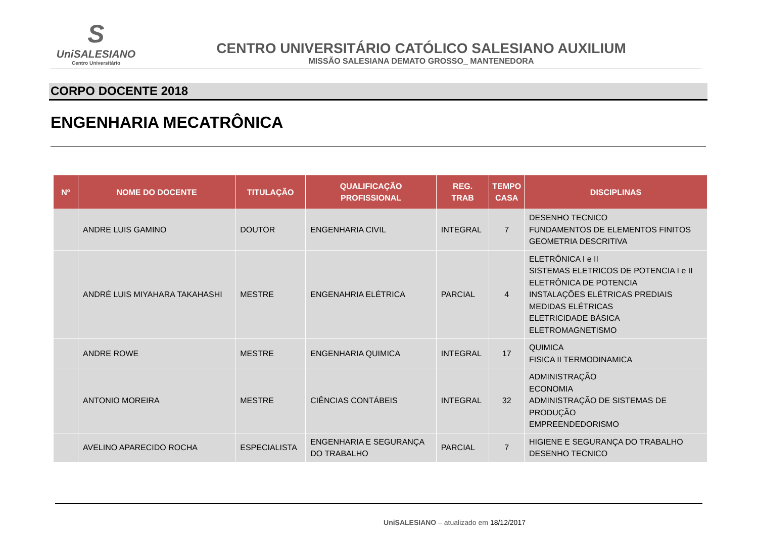S
UniSALESIANO
Centro Universitário
CENTRO UNIVERSITÁRIO CATÓLICO SALESIANO AUXILIUM
MISSÃO SALESIANA DEMATO GROSSO_ MANTENEDORA
CORPO DOCENTE 2018
ENGENHARIA MECATRÔNICA
| Nº | NOME DO DOCENTE | TITULAÇÃO | QUALIFICAÇÃO PROFISSIONAL | REG. TRAB | TEMPO CASA | DISCIPLINAS |
| --- | --- | --- | --- | --- | --- | --- |
| | ANDRE LUIS GAMINO | DOUTOR | ENGENHARIA CIVIL | INTEGRAL | 7 | DESENHO TECNICO FUNDAMENTOS DE ELEMENTOS FINITOS GEOMETRIA DESCRITIVA |
| | ANDRÉ LUIS MIYAHARA TAKAHASHI | MESTRE | ENGENAHRIA ELÉTRICA | PARCIAL | 4 | ELETRÔNICA I e II SISTEMAS ELETRICOS DE POTENCIA I e II ELETRÔNICA DE POTENCIA INSTALAÇÕES ELÉTRICAS PREDIAIS MEDIDAS ELÉTRICAS ELETRICIDADE BÁSICA ELETROMAGNETISMO |
| | ANDRE ROWE | MESTRE | ENGENHARIA QUIMICA | INTEGRAL | 17 | QUIMICA FISICA II TERMODINAMICA |
| | ANTONIO MOREIRA | MESTRE | CIÊNCIAS CONTÁBEIS | INTEGRAL | 32 | ADMINISTRAÇÃO ECONOMIA ADMINISTRAÇÃO DE SISTEMAS DE PRODUÇÃO EMPREENDEDORISMO |
| | AVELINO APARECIDO ROCHA | ESPECIALISTA | ENGENHARIA E SEGURANÇA DO TRABALHO | PARCIAL | 7 | HIGIENE E SEGURANÇA DO TRABALHO DESENHO TECNICO |
UniSALESIANO – atualizado em 18/12/2017